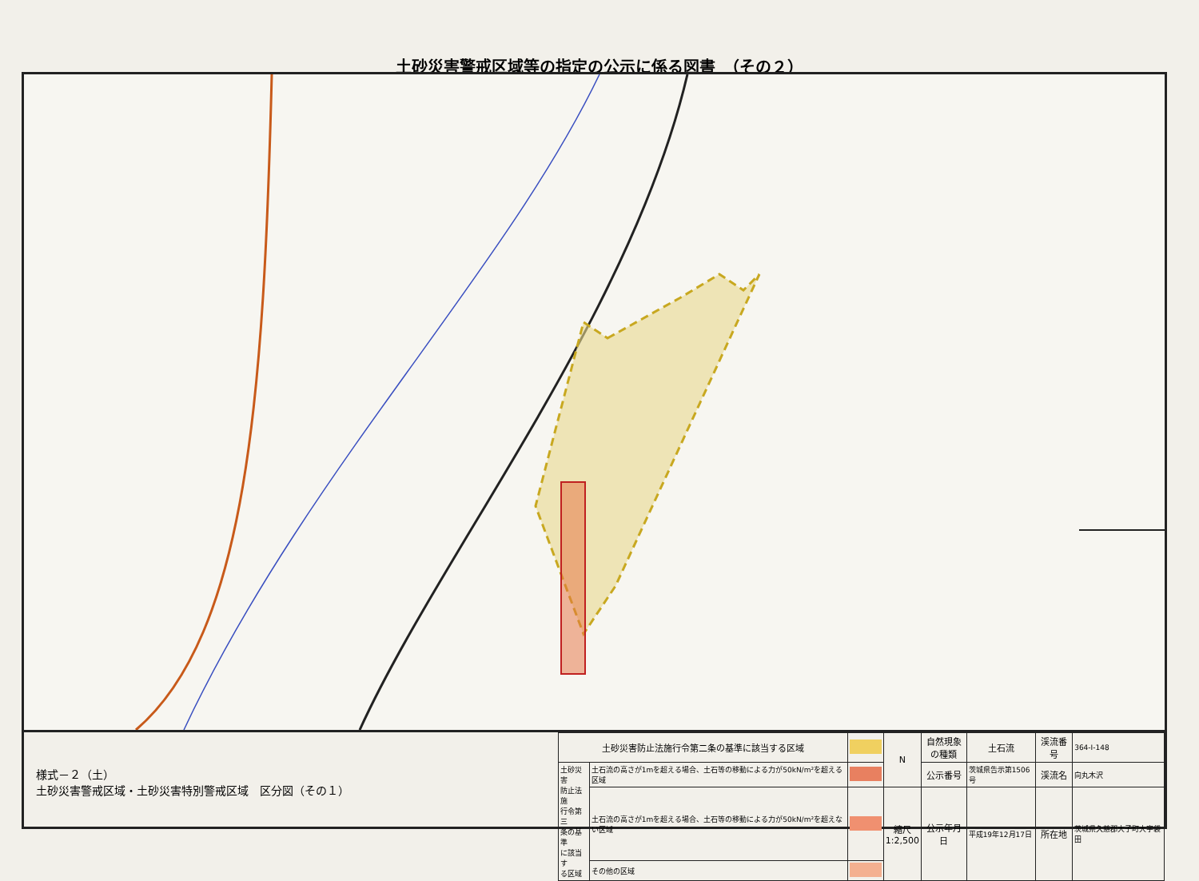土砂災害警戒区域等の指定の公示に係る図書　（その２）
様式－２（土）
土砂災害警戒区域・土砂災害特別警戒区域　区分図（その１）
| 土砂災害防止法施行令第二条の基準に該当する区域 | | | N | 自然現象 の種類 | 土石流 | 渓流番号 | 364-Ⅰ-148 |
| 土砂災害 防止法施 行令第三 条の基準 に該当す る区域 | 土石流の高さが1mを超える場合、土石等の移動による力が50kN/m²を超える区域 | | | 公示番号 | 茨城県告示第1506号 | 渓流名 | 向丸木沢 |
| | 土石流の高さが1mを超える場合、土石等の移動による力が50kN/m²を超えない区域 | | 縮尺 1:2,500 | 公示年月日 | 平成19年12月17日 | 所在地 | 茨城県久慈郡大子町大字袋田 |
| | その他の区域 | | | | | | |